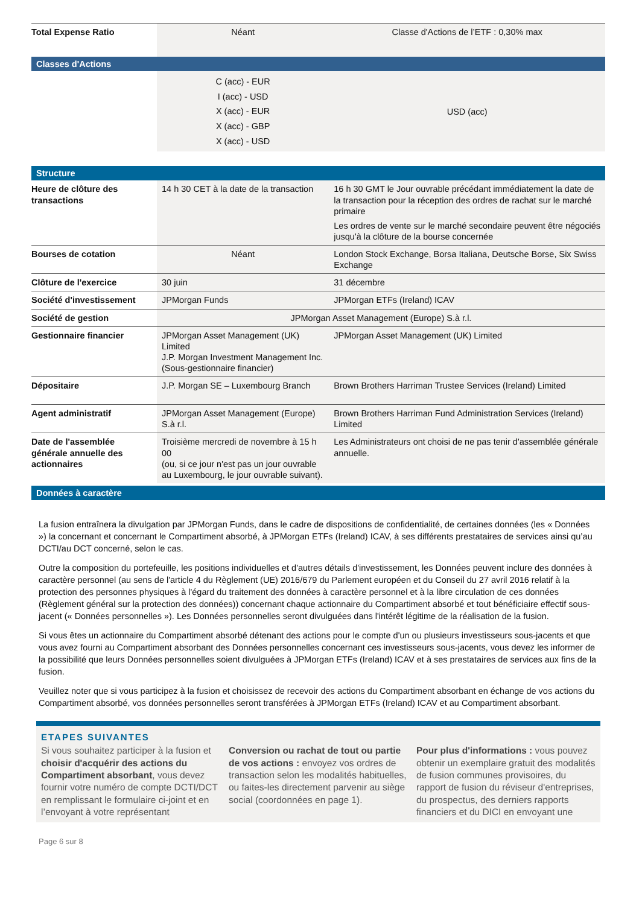| Total Expense Ratio | Néant | Classe d'Actions de l’ETF : 0,30% max |
| Classes d'Actions | | |
| | C (acc) - EUR I (acc) - USD X (acc) - EUR X (acc) - GBP X (acc) - USD | USD (acc) |
| Structure | | |
| Heure de clôture des transactions | 14 h 30 CET à la date de la transaction | 16 h 30 GMT le Jour ouvrable précédant immédiatement la date de la transaction pour la réception des ordres de rachat sur le marché primaire Les ordres de vente sur le marché secondaire peuvent être négociés jusqu'à la clôture de la bourse concernée |
| Bourses de cotation | Néant | London Stock Exchange, Borsa Italiana, Deutsche Borse, Six Swiss Exchange |
| Clôture de l'exercice | 30 juin | 31 décembre |
| Société d'investissement | JPMorgan Funds | JPMorgan ETFs (Ireland) ICAV |
| Société de gestion | JPMorgan Asset Management (Europe) S.à r.l. | |
| Gestionnaire financier | JPMorgan Asset Management (UK) Limited J.P. Morgan Investment Management Inc. (Sous-gestionnaire financier) | JPMorgan Asset Management (UK) Limited |
| Dépositaire | J.P. Morgan SE – Luxembourg Branch | Brown Brothers Harriman Trustee Services (Ireland) Limited |
| Agent administratif | JPMorgan Asset Management (Europe) S.à r.l. | Brown Brothers Harriman Fund Administration Services (Ireland) Limited |
| Date de l'assemblée générale annuelle des actionnaires | Troisième mercredi de novembre à 15 h 00 (ou, si ce jour n'est pas un jour ouvrable au Luxembourg, le jour ouvrable suivant). | Les Administrateurs ont choisi de ne pas tenir d'assemblée générale annuelle. |
| Données à caractère | | |
La fusion entraînera la divulgation par JPMorgan Funds, dans le cadre de dispositions de confidentialité, de certaines données (les « Données ») la concernant et concernant le Compartiment absorbé, à JPMorgan ETFs (Ireland) ICAV, à ses différents prestataires de services ainsi qu’au DCTI/au DCT concerné, selon le cas.
Outre la composition du portefeuille, les positions individuelles et d'autres détails d'investissement, les Données peuvent inclure des données à caractère personnel (au sens de l'article 4 du Règlement (UE) 2016/679 du Parlement européen et du Conseil du 27 avril 2016 relatif à la protection des personnes physiques à l'égard du traitement des données à caractère personnel et à la libre circulation de ces données (Règlement général sur la protection des données)) concernant chaque actionnaire du Compartiment absorbé et tout bénéficiaire effectif sous-jacent (« Données personnelles »). Les Données personnelles seront divulguées dans l'intérêt légitime de la réalisation de la fusion.
Si vous êtes un actionnaire du Compartiment absorbé détenant des actions pour le compte d'un ou plusieurs investisseurs sous-jacents et que vous avez fourni au Compartiment absorbant des Données personnelles concernant ces investisseurs sous-jacents, vous devez les informer de la possibilité que leurs Données personnelles soient divulguées à JPMorgan ETFs (Ireland) ICAV et à ses prestataires de services aux fins de la fusion.
Veuillez noter que si vous participez à la fusion et choisissez de recevoir des actions du Compartiment absorbant en échange de vos actions du Compartiment absorbé, vos données personnelles seront transférées à JPMorgan ETFs (Ireland) ICAV et au Compartiment absorbant.
ETAPES SUIVANTES
Si vous souhaitez participer à la fusion et choisir d'acquérir des actions du Compartiment absorbant, vous devez fournir votre numéro de compte DCTI/DCT en remplissant le formulaire ci-joint et en l’envoyant à votre représentant
Conversion ou rachat de tout ou partie de vos actions : envoyez vos ordres de transaction selon les modalités habituelles, ou faites-les directement parvenir au siège social (coordonnées en page 1).
Pour plus d'informations : vous pouvez obtenir un exemplaire gratuit des modalités de fusion communes provisoires, du rapport de fusion du réviseur d'entreprises, du prospectus, des derniers rapports financiers et du DICI en envoyant une
Page 6 sur 8